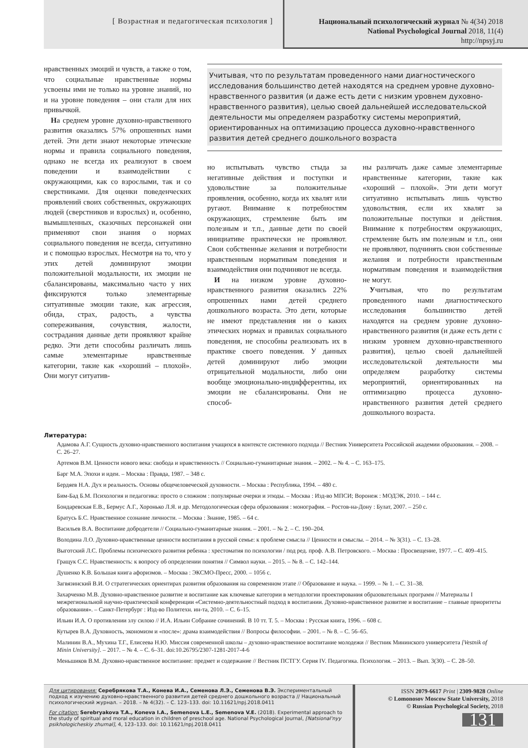[ Возрастная и педагогическая психология ]
Национальный психологический журнал № 4(34) 2018
National Psychological Journal 2018, 11(4)
http://npsyj.ru
нравственных эмоций и чувств, а также о том, что социальные нравственные нормы усвоены ими не только на уровне знаний, но и на уровне поведения – они стали для них привычкой.
На среднем уровне духовно-нравственного развития оказались 57% опрошенных нами детей. Эти дети знают некоторые этические нормы и правила социального поведения, однако не всегда их реализуют в своем поведении и взаимодействии с окружающими, как со взрослыми, так и со сверстниками. Для оценки поведенческих проявлений своих собственных, окружающих людей (сверстников и взрослых) и, особенно, вымышленных, сказочных персонажей они применяют свои знания о нормах социального поведения не всегда, ситуативно и с помощью взрослых. Несмотря на то, что у этих детей доминируют эмоции положительной модальности, их эмоции не сбалансированы, максимально часто у них фиксируются только элементарные ситуативные эмоции такие, как агрессия, обида, страх, радость, а чувства сопереживания, сочувствия, жалости, сострадания данные дети проявляют крайне редко. Эти дети способны различать лишь самые элементарные нравственные категории, такие как «хороший – плохой». Они могут ситуатив-
Учитывая, что по результатам проведенного нами диагностического исследования большинство детей находятся на среднем уровне духовно-нравственного развития (и даже есть дети с низким уровнем духовно-нравственного развития), целью своей дальнейшей исследовательской деятельности мы определяем разработку системы мероприятий, ориентированных на оптимизацию процесса духовно-нравственного развития детей среднего дошкольного возраста
но испытывать чувство стыда за негативные действия и поступки и удовольствие за положительные проявления, особенно, когда их хвалят или ругают. Внимание к потребностям окружающих, стремление быть им полезным и т.п., данные дети по своей инициативе практически не проявляют. Свои собственные желания и потребности нравственным нормативам поведения и взаимодействия они подчиняют не всегда.
И на низком уровне духовно-нравственного развития оказались 22% опрошенных нами детей среднего дошкольного возраста. Это дети, которые не имеют представления ни о каких этических нормах и правилах социального поведения, не способны реализовать их в практике своего поведения. У данных детей доминируют либо эмоции отрицательной модальности, либо они вообще эмоционально-индифферентны, их эмоции не сбалансированы. Они не способ-
ны различать даже самые элементарные нравственные категории, такие как «хороший – плохой». Эти дети могут ситуативно испытывать лишь чувство удовольствия, если их хвалят за положительные поступки и действия. Внимание к потребностям окружающих, стремление быть им полезным и т.п., они не проявляют, подчинять свои собственные желания и потребности нравственным нормативам поведения и взаимодействия не могут.
Учитывая, что по результатам проведенного нами диагностического исследования большинство детей находятся на среднем уровне духовно-нравственного развития (и даже есть дети с низким уровнем духовно-нравственного развития), целью своей дальнейшей исследовательской деятельности мы определяем разработку системы мероприятий, ориентированных на оптимизацию процесса духовно-нравственного развития детей среднего дошкольного возраста.
Литература:
Адамова А.Г. Сущность духовно-нравственного воспитания учащихся в контексте системного подхода // Вестник Университета Российской академии образования. – 2008. – С. 26–27.
Артемов В.М. Ценности нового века: свобода и нравственность // Социально-гуманитарные знания. – 2002. – № 4. – С. 163–175.
Барг М.А. Эпохи и идеи. – Москва : Правда, 1987. – 348 с.
Бердяев Н.А. Дух и реальность. Основы общечеловеческой духовности. – Москва : Республика, 1994. – 480 с.
Бим-Бад Б.М. Психология и педагогика: просто о сложном : популярные очерки и этюды. – Москва : Изд-во МПСИ; Воронеж : МОДЭК, 2010. – 144 с.
Бондаревская Е.В., Бермус А.Г., Хоронько Л.Я. и др. Методологическая сфера образования : монография. – Ростов-на-Дону : Булат, 2007. – 250 с.
Братусь Б.С. Нравственное сознание личности. – Москва : Знание, 1985. – 64 с.
Васильев В.А. Воспитание добродетели // Социально-гуманитарные знания. – 2001. – № 2. – С. 190–204.
Володина Л.О. Духовно-нравственные ценности воспитания в русской семье: к проблеме смысла // Ценности и смыслы. – 2014. – № 3(31). – С. 13–28.
Выготский Л.С. Проблемы психического развития ребенка : хрестоматия по психологии / под ред. проф. А.В. Петровского. – Москва : Просвещение, 1977. – С. 409–415.
Гращук С.С. Нравственность: к вопросу об определении понятия // Символ науки. – 2015. – № 8. – С. 142–144.
Душенко К.В. Большая книга афоризмов. – Москва : ЭКСМО-Пресс, 2000. – 1056 с.
Загвязинский В.И. О стратегических ориентирах развития образования на современном этапе // Образование и наука. – 1999. – № 1. – С. 31–38.
Захарченко М.В. Духовно-нравственное развитие и воспитание как ключевые категории в методологии проектирования образовательных программ // Материалы I межрегиональной научно-практической конференции «Системно-деятельностный подход в воспитании. Духовно-нравственное развитие и воспитание – главные приоритеты образования». – Санкт-Петербург : Изд-во Политехн. ин-та, 2010. – С. 6–15.
Ильин И.А. О противлении злу силою // И.А. Ильин Собрание сочинений. В 10 тт. Т. 5. – Москва : Русская книга, 1996. – 608 с.
Кутырев В.А. Духовность, экономизм и «после»: драма взаимодействия // Вопросы философии. – 2001. – № 8. – С. 56–65.
Малинин В.А., Мухина Т.Г., Елисеева Н.Ю. Миссия современной школы – духовно-нравственное воспитание молодежи // Вестник Мининского университета [Vestnik of Minin University]. – 2017. – № 4. – С. 6–31. doi:10.26795/2307-1281-2017-4-6
Меньшиков В.М. Духовно-нравственное воспитание: предмет и содержание // Вестник ПСТГУ. Серия IV. Педагогика. Психология. – 2013. – Вып. 3(30). – С. 28–50.
Для цитирования: Серебрякова Т.А., Конева И.А., Семенова Л.Э., Семенова В.Э. Экспериментальный подход к изучению духовно-нравственного развития детей среднего дошкольного возраста // Национальный психологический журнал. – 2018. – № 4(32). – С. 123–133. doi: 10.11621/npj.2018.0411
For citation: Serebryakova T.A., Koneva I.A., Semenova L.E., Semenova V.E. (2018). Experimental approach to the study of spiritual and moral education in children of preschool age. National Psychological Journal, [Natsional'nyy psikhologicheskiy zhurnal], 4, 123–133. doi: 10.11621/npj.2018.0411
ISSN 2079-6617 Print | 2309-9828 Online
© Lomonosov Moscow State University, 2018
© Russian Psychological Society, 2018
131